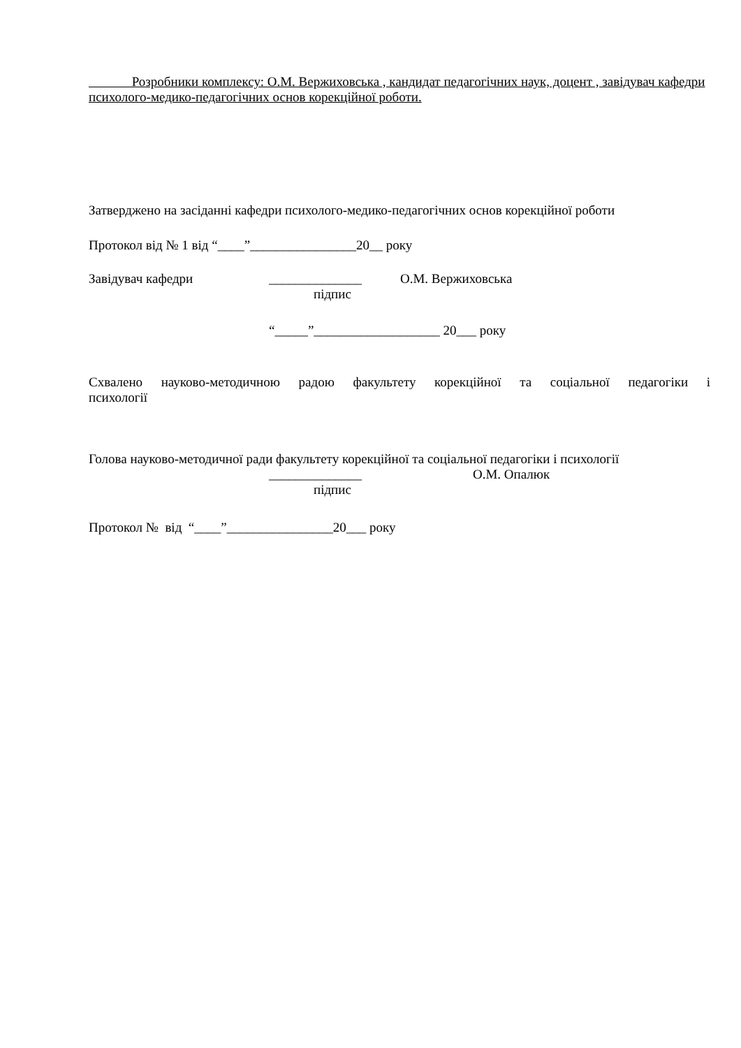Розробники комплексу: О.М. Вержиховська , кандидат педагогічних наук, доцент , завідувач кафедри психолого-медико-педагогічних основ корекційної роботи.
Затверджено на засіданні кафедри психолого-медико-педагогічних основ корекційної роботи
Протокол від № 1 від “____”________________20__ року
Завідувач кафедри ______________ О.М. Вержиховська
підпис
“_____”___________________ 20___ року
Схвалено науково-методичною радою факультету корекційної та соціальної педагогіки і
психології
Голова науково-методичної ради факультету корекційної та соціальної педагогіки і психології
______________ О.М. Опалюк
підпис
Протокол № від “____”________________20___ року